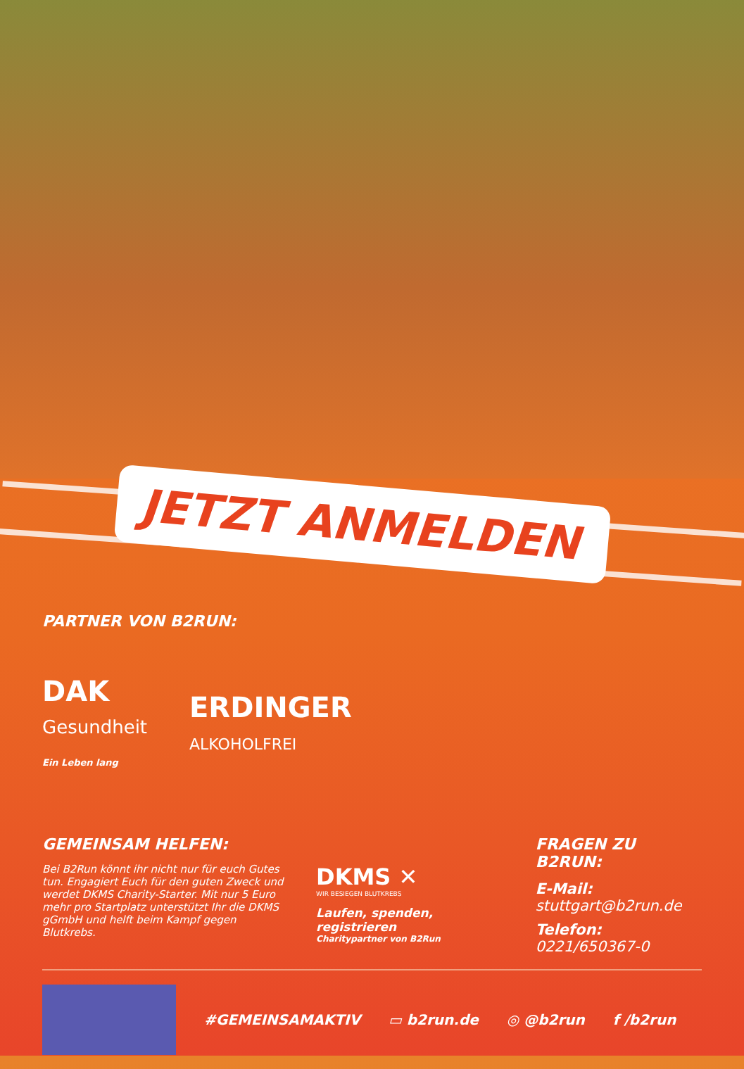JETZT ANMELDEN
PARTNER VON B2RUN:
DAK
Gesundheit
Ein Leben lang
ERDINGER
ALKOHOLFREI
GEMEINSAM HELFEN:
Bei B2Run könnt ihr nicht nur für euch Gutes tun. Engagiert Euch für den guten Zweck und werdet DKMS Charity-Starter. Mit nur 5 Euro mehr pro Startplatz unterstützt Ihr die DKMS gGmbH und helft beim Kampf gegen Blutkrebs.
DKMS ✕
WIR BESIEGEN BLUTKREBS
Laufen, spenden, registrieren
Charitypartner von B2Run
FRAGEN ZU B2RUN:
E-Mail:
stuttgart@b2run.de
Telefon:
0221/650367-0
#GEMEINSAMAKTIV ▭ b2run.de ◎ @b2run f /b2run